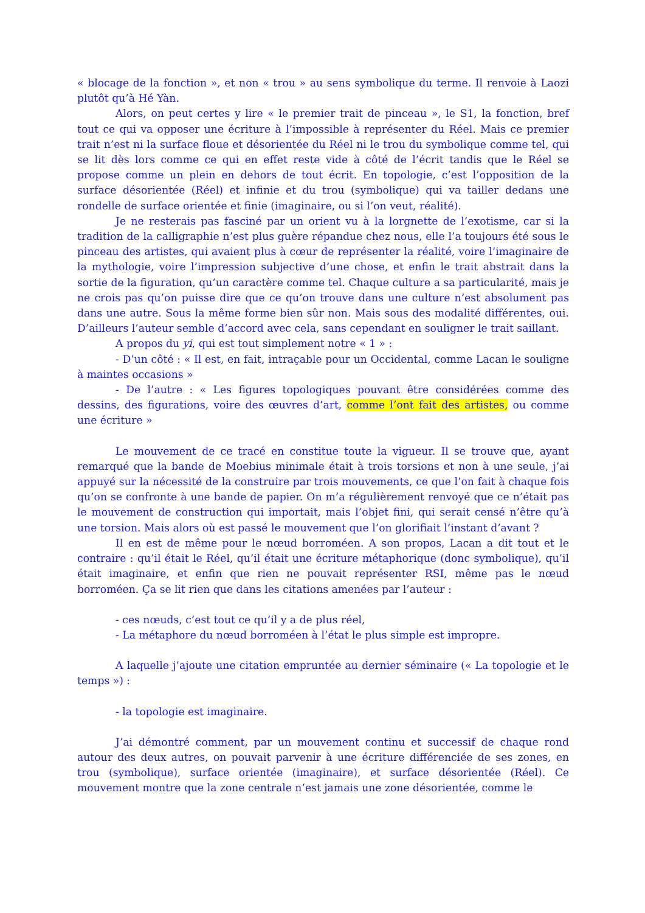« blocage de la fonction », et non « trou » au sens symbolique du terme. Il renvoie à Laozi plutôt qu’à Hé Yàn.
Alors, on peut certes y lire « le premier trait de pinceau », le S1, la fonction, bref tout ce qui va opposer une écriture à l’impossible à représenter du Réel. Mais ce premier trait n’est ni la surface floue et désorientée du Réel ni le trou du symbolique comme tel, qui se lit dès lors comme ce qui en effet reste vide à côté de l’écrit tandis que le Réel se propose comme un plein en dehors de tout écrit. En topologie, c’est l’opposition de la surface désorientée (Réel) et infinie et du trou (symbolique) qui va tailler dedans une rondelle de surface orientée et finie (imaginaire, ou si l’on veut, réalité).
Je ne resterais pas fasciné par un orient vu à la lorgnette de l’exotisme, car si la tradition de la calligraphie n’est plus guère répandue chez nous, elle l’a toujours été sous le pinceau des artistes, qui avaient plus à cœur de représenter la réalité, voire l’imaginaire de la mythologie, voire l’impression subjective d’une chose, et enfin le trait abstrait dans la sortie de la figuration, qu’un caractère comme tel. Chaque culture a sa particularité, mais je ne crois pas qu’on puisse dire que ce qu’on trouve dans une culture n’est absolument pas dans une autre. Sous la même forme bien sûr non. Mais sous des modalité différentes, oui. D’ailleurs l’auteur semble d’accord avec cela, sans cependant en souligner le trait saillant.
A propos du yi, qui est tout simplement notre « 1 » :
- D’un côté : « Il est, en fait, intraçable pour un Occidental, comme Lacan le souligne à maintes occasions »
- De l’autre : « Les figures topologiques pouvant être considérées comme des dessins, des figurations, voire des œuvres d’art, comme l’ont fait des artistes, ou comme une écriture »
Le mouvement de ce tracé en constitue toute la vigueur. Il se trouve que, ayant remarqué que la bande de Moebius minimale était à trois torsions et non à une seule, j’ai appuyé sur la nécessité de la construire par trois mouvements, ce que l’on fait à chaque fois qu’on se confronte à une bande de papier. On m’a régulièrement renvoyé que ce n’était pas le mouvement de construction qui importait, mais l’objet fini, qui serait censé n’être qu’à une torsion. Mais alors où est passé le mouvement que l’on glorifiait l’instant d’avant ?
Il en est de même pour le nœud borroméen. A son propos, Lacan a dit tout et le contraire : qu’il était le Réel, qu’il était une écriture métaphorique (donc symbolique), qu’il était imaginaire, et enfin que rien ne pouvait représenter RSI, même pas le nœud borroméen. Ça se lit rien que dans les citations amenées par l’auteur :
- ces nœuds, c’est tout ce qu’il y a de plus réel,
- La métaphore du nœud borroméen à l’état le plus simple est impropre.
A laquelle j’ajoute une citation empruntée au dernier séminaire (« La topologie et le temps ») :
- la topologie est imaginaire.
J’ai démontré comment, par un mouvement continu et successif de chaque rond autour des deux autres, on pouvait parvenir à une écriture différenciée de ses zones, en trou (symbolique), surface orientée (imaginaire), et surface désorientée (Réel). Ce mouvement montre que la zone centrale n’est jamais une zone désorientée, comme le